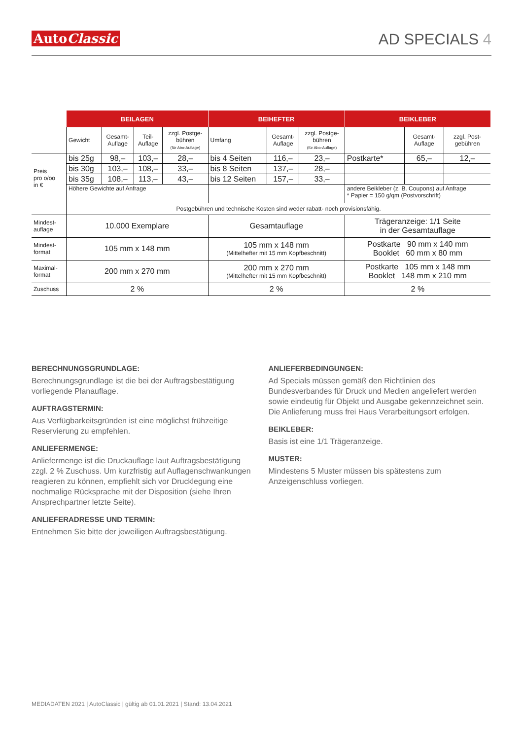AutoClassic
AD SPECIALS 4
| | BEILAGEN | | | | BEIHEFTER | | | BEIKLEBER | | |
| | Gewicht | Gesamt- Auflage | Teil- Auflage | zzgl. Postge- bühren (für Abo-Auflage) | Umfang | Gesamt- Auflage | zzgl. Postge- bühren (für Abo-Auflage) | | Gesamt- Auflage | zzgl. Post- gebühren |
| Preis pro o/oo in € | bis 25g | 98,– | 103,– | 28,– | bis 4 Seiten | 116,– | 23,– | Postkarte* | 65,– | 12,– |
| | bis 30g | 103,– | 108,– | 33,– | bis 8 Seiten | 137,– | 28,– | | | |
| | bis 35g | 108,– | 113,– | 43,– | bis 12 Seiten | 157,– | 33,– | | | |
| | Höhere Gewichte auf Anfrage | | | | | | | andere Beikleber (z. B. Coupons) auf Anfrage * Papier = 150 g/qm (Postvorschrift) | | |
| | Postgebühren und technische Kosten sind weder rabatt- noch provisionsfähig. | | | | | | | | | |
| Mindest- auflage | 10.000 Exemplare | | | | Gesamtauflage | | | Trägeranzeige: 1/1 Seite in der Gesamtauflage | | |
| Mindest- format | 105 mm x 148 mm | | | | 105 mm x 148 mm (Mittelhefter mit 15 mm Kopfbeschnitt) | | | Postkarte 90 mm x 140 mm Booklet 60 mm x 80 mm | | |
| Maximal- format | 200 mm x 270 mm | | | | 200 mm x 270 mm (Mittelhefter mit 15 mm Kopfbeschnitt) | | | Postkarte 105 mm x 148 mm Booklet 148 mm x 210 mm | | |
| Zuschuss | 2 % | | | | 2 % | | | 2 % | | |
BERECHNUNGSGRUNDLAGE:
Berechnungsgrundlage ist die bei der Auftragsbestätigung vorliegende Planauflage.
AUFTRAGSTERMIN:
Aus Verfügbarkeitsgründen ist eine möglichst frühzeitige Reservierung zu empfehlen.
ANLIEFERMENGE:
Anliefermenge ist die Druckauflage laut Auftragsbestätigung zzgl. 2 % Zuschuss. Um kurzfristig auf Auflagenschwankungen reagieren zu können, empfiehlt sich vor Drucklegung eine nochmalige Rücksprache mit der Disposition (siehe Ihren Ansprechpartner letzte Seite).
ANLIEFERADRESSE UND TERMIN:
Entnehmen Sie bitte der jeweiligen Auftragsbestätigung.
ANLIEFERBEDINGUNGEN:
Ad Specials müssen gemäß den Richtlinien des Bundesverbandes für Druck und Medien angeliefert werden sowie eindeutig für Objekt und Ausgabe gekennzeichnet sein. Die Anlieferung muss frei Haus Verarbeitungsort erfolgen.
BEIKLEBER:
Basis ist eine 1/1 Trägeranzeige.
MUSTER:
Mindestens 5 Muster müssen bis spätestens zum Anzeigenschluss vorliegen.
MEDIADATEN 2021 | AutoClassic | gültig ab 01.01.2021 | Stand: 13.04.2021